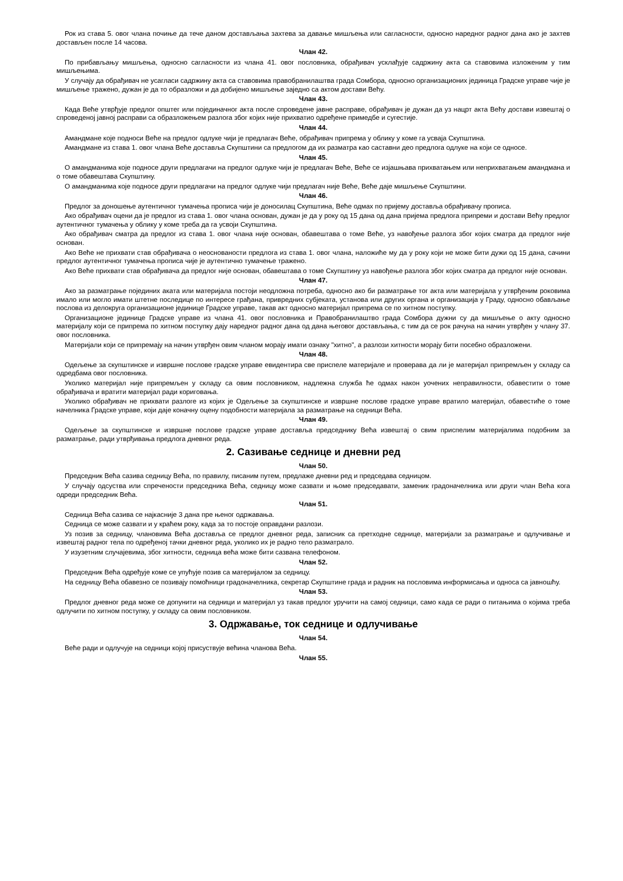Рок из става 5. овог члана почиње да тече даном достављања захтева за давање мишљења или сагласности, односно наредног радног дана ако је захтев достављен после 14 часова.
Члан 42.
По прибављању мишљења, односно сагласности из члана 41. овог пословника, обрађивач усклађује садржину акта са ставовима изложеним у тим мишљењима.
У случају да обрађивач не усагласи садржину акта са ставовима правобранилаштва града Сомбора, односно организационих јединица Градске управе чије је мишљење тражено, дужан је да то образложи и да добијено мишљење заједно са актом достави Већу.
Члан 43.
Када Веће утврђује предлог општег или појединачног акта после спроведене јавне расправе, обрађивач је дужан да уз нацрт акта Већу достави извештај о спроведеној јавној расправи са образложењем разлога због којих није прихватио одређене примедбе и сугестије.
Члан 44.
Амандмане које подноси Веће на предлог одлуке чији је предлагач Веће, обрађивач припрема у облику у коме га усваја Скупштина.
Амандмане из става 1. овог члана Веће доставља Скупштини са предлогом да их разматра као саставни део предлога одлуке на који се односе.
Члан 45.
О амандманима које подносе други предлагачи на предлог одлуке чији је предлагач Веће, Веће се изјашњава прихватањем или неприхватањем амандмана и о томе обавештава Скупштину.
О амандманима које подносе други предлагачи на предлог одлуке чији предлагач није Веће, Веће даје мишљење Скупштини.
Члан 46.
Предлог за доношење аутентичног тумачења прописа чији је доносилац Скупштина, Веће одмах по пријему доставља обрађивачу прописа.
Ако обрађивач оцени да је предлог из става 1. овог члана основан, дужан је да у року од 15 дана од дана пријема предлога припреми и достави Већу предлог аутентичног тумачења у облику у коме треба да га усвоји Скупштина.
Ако обрађивач сматра да предлог из става 1. овог члана није основан, обавештава о томе Веће, уз навођење разлога због којих сматра да предлог није основан.
Ако Веће не прихвати став обрађивача о неоснованости предлога из става 1. овог члана, наложиће му да у року који не може бити дужи од 15 дана, сачини предлог аутентичног тумачења прописа чије је аутентично тумачење тражено.
Ако Веће прихвати став обрађивача да предлог није основан, обавештава о томе Скупштину уз навођење разлога због којих сматра да предлог није основан.
Члан 47.
Ако за разматрање појединих аката или материјала постоји неодложна потреба, односно ако би разматрање тог акта или материјала у утврђеним роковима имало или могло имати штетне последице по интересе грађана, привредних субјеката, установа или других органа и организација у Граду, односно обављање послова из делокруга организационе јединице Градске управе, такав акт односно материјал припрема се по хитном поступку.
Организационе јединице Градске управе из члана 41. овог пословника и Правобранилаштво града Сомбора дужни су да мишљење о акту односно материјалу који се припрема по хитном поступку дају наредног радног дана од дана његовог достављања, с тим да се рок рачуна на начин утврђен у члану 37. овог пословника.
Материјали који се припремају на начин утврђен овим чланом морају имати ознаку "хитно", а разлози хитности морају бити посебно образложени.
Члан 48.
Одељење за скупштинске и извршне послове градске управе евидентира све приспеле материјале и проверава да ли је материјал припремљен у складу са одредбама овог пословника.
Уколико материјал није припремљен у складу са овим пословником, надлежна служба ће одмах након уочених неправилности, обавестити о томе обрађивача и вратити материјал ради кориговања.
Уколико обрађивач не прихвати разлоге из којих је Одељење за скупштинске и извршне послове градске управе вратило материјал, обавестиће о томе начелника Градске управе, који даје коначну оцену подобности материјала за разматрање на седници Већа.
Члан 49.
Одељење за скупштинске и извршне послове градске управе доставља председнику Већа извештај о свим приспелим материјалима подобним за разматрање, ради утврђивања предлога дневног реда.
2. Сазивање седнице и дневни ред
Члан 50.
Председник Већа сазива седницу Већа, по правилу, писаним путем, предлаже дневни ред и председава седницом.
У случају одсуства или спречености председника Већа, седницу може сазвати и њоме председавати, заменик градоначелника или други члан Већа кога одреди председник Већа.
Члан 51.
Седница Већа сазива се најкасније 3 дана пре њеног одржавања.
Седница се може сазвати и у краћем року, када за то постоје оправдани разлози.
Уз позив за седницу, члановима Већа доставља се предлог дневног реда, записник са претходне седнице, материјали за разматрање и одлучивање и извештај радног тела по одређеној тачки дневног реда, уколико их је радно тело разматрало.
У изузетним случајевима, због хитности, седница већа може бити сазвана телефоном.
Члан 52.
Председник Већа одређује коме се упућује позив са материјалом за седницу.
На седницу Већа обавезно се позивају помоћници градоначелника, секретар Скупштине града и радник на пословима информисања и односа са јавношћу.
Члан 53.
Предлог дневног реда може се допунити на седници и материјал уз такав предлог уручити на самој седници, само када се ради о питањима о којима треба одлучити по хитном поступку, у складу са овим пословником.
3. Одржавање, ток седнице и одлучивање
Члан 54.
Веће ради и одлучује на седници којој присуствује већина чланова Већа.
Члан 55.